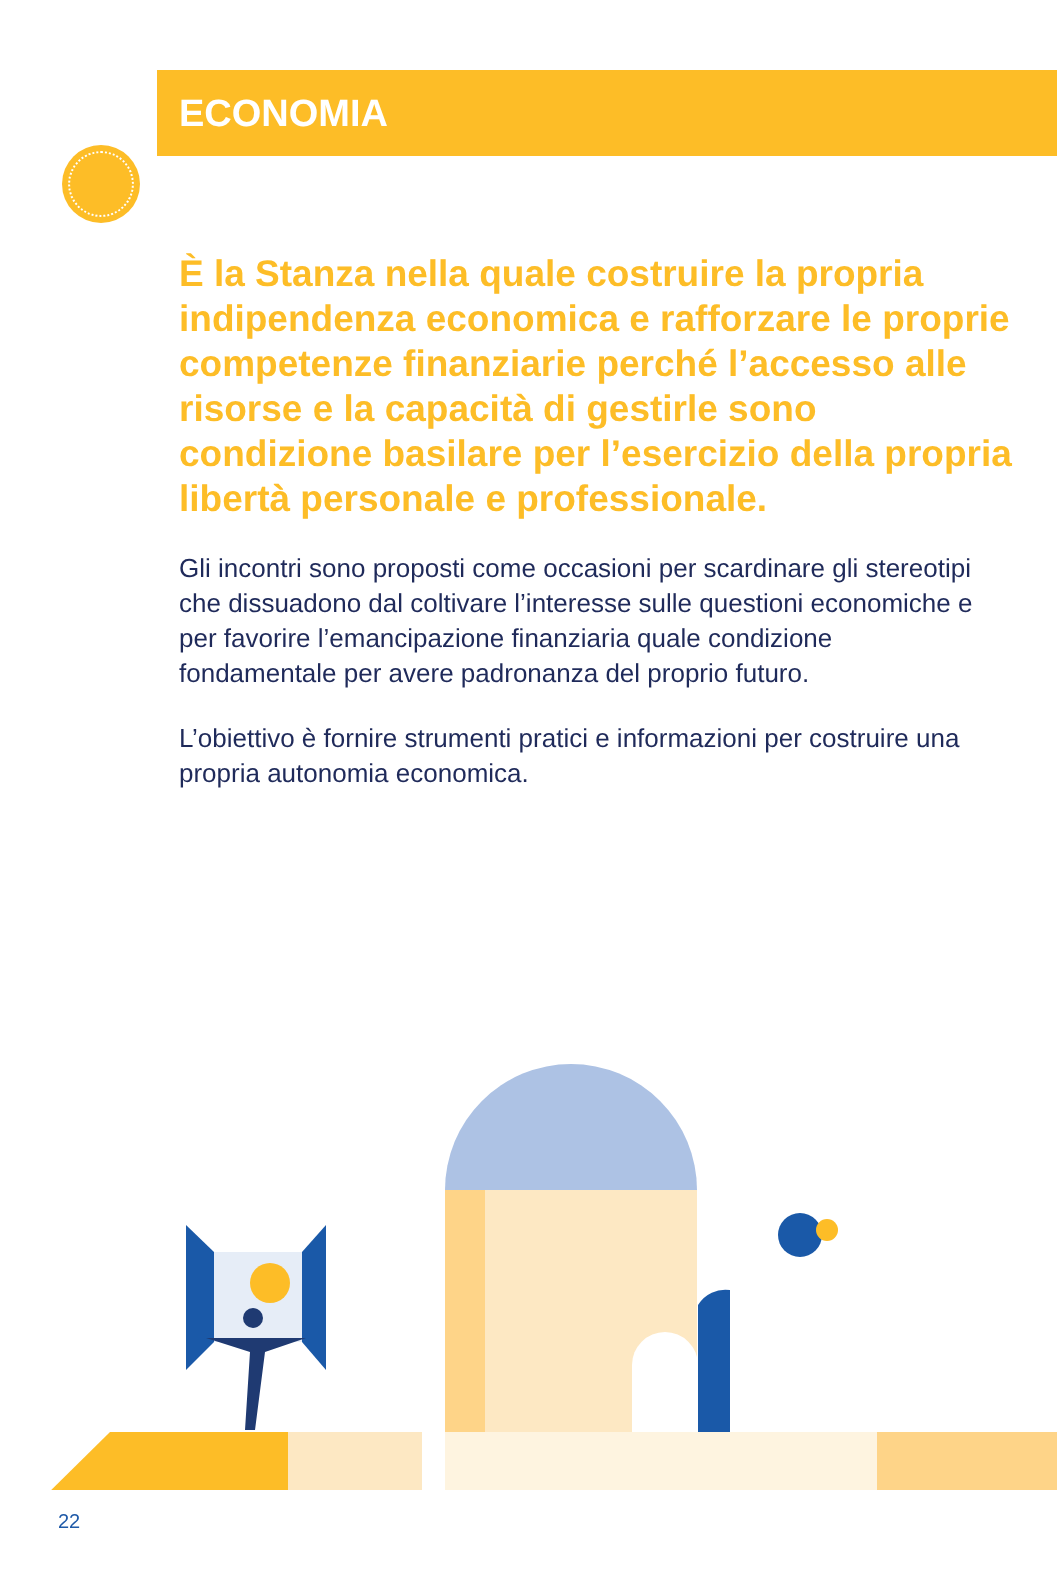ECONOMIA
È la Stanza nella quale costruire la propria indipendenza economica e rafforzare le proprie competenze finanziarie perché l’accesso alle risorse e la capacità di gestirle sono condizione basilare per l’esercizio della propria libertà personale e professionale.
Gli incontri sono proposti come occasioni per scardinare gli stereotipi che dissuadono dal coltivare l’interesse sulle questioni economiche e per favorire l’emancipazione finanziaria quale condizione fondamentale per avere padronanza del proprio futuro.
L’obiettivo è fornire strumenti pratici e informazioni per costruire una propria autonomia economica.
22